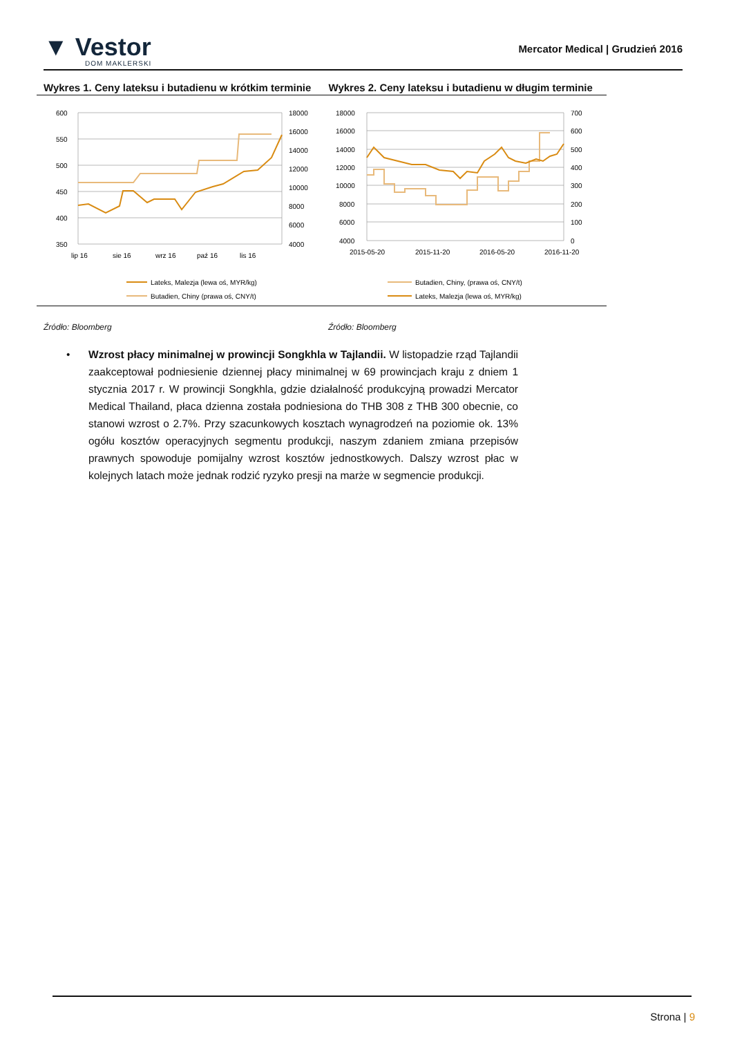▼ Vestor
DOM MAKLERSKI
Mercator Medical | Grudzień 2016
Wykres 1. Ceny lateksu i butadienu w krótkim terminie
600
550
500
450
400
350
18000
16000
14000
12000
10000
8000
6000
4000
lip 16
sie 16
wrz 16
paź 16
lis 16
Lateks, Malezja (lewa oś, MYR/kg)
Butadien, Chiny (prawa oś, CNY/t)
Wykres 2. Ceny lateksu i butadienu w długim terminie
18000
16000
14000
12000
10000
8000
6000
4000
700
600
500
400
300
200
100
0
2015-05-20
2015-11-20
2016-05-20
2016-11-20
Butadien, Chiny, (prawa oś, CNY/t)
Lateks, Malezja (lewa oś, MYR/kg)
Źródło: Bloomberg Źródło: Bloomberg
• Wzrost płacy minimalnej w prowincji Songkhla w Tajlandii. W listopadzie rząd Tajlandii zaakceptował podniesienie dziennej płacy minimalnej w 69 prowincjach kraju z dniem 1 stycznia 2017 r. W prowincji Songkhla, gdzie działalność produkcyjną prowadzi Mercator Medical Thailand, płaca dzienna została podniesiona do THB 308 z THB 300 obecnie, co stanowi wzrost o 2.7%. Przy szacunkowych kosztach wynagrodzeń na poziomie ok. 13% ogółu kosztów operacyjnych segmentu produkcji, naszym zdaniem zmiana przepisów prawnych spowoduje pomijalny wzrost kosztów jednostkowych. Dalszy wzrost płac w kolejnych latach może jednak rodzić ryzyko presji na marże w segmencie produkcji.
Strona | 9